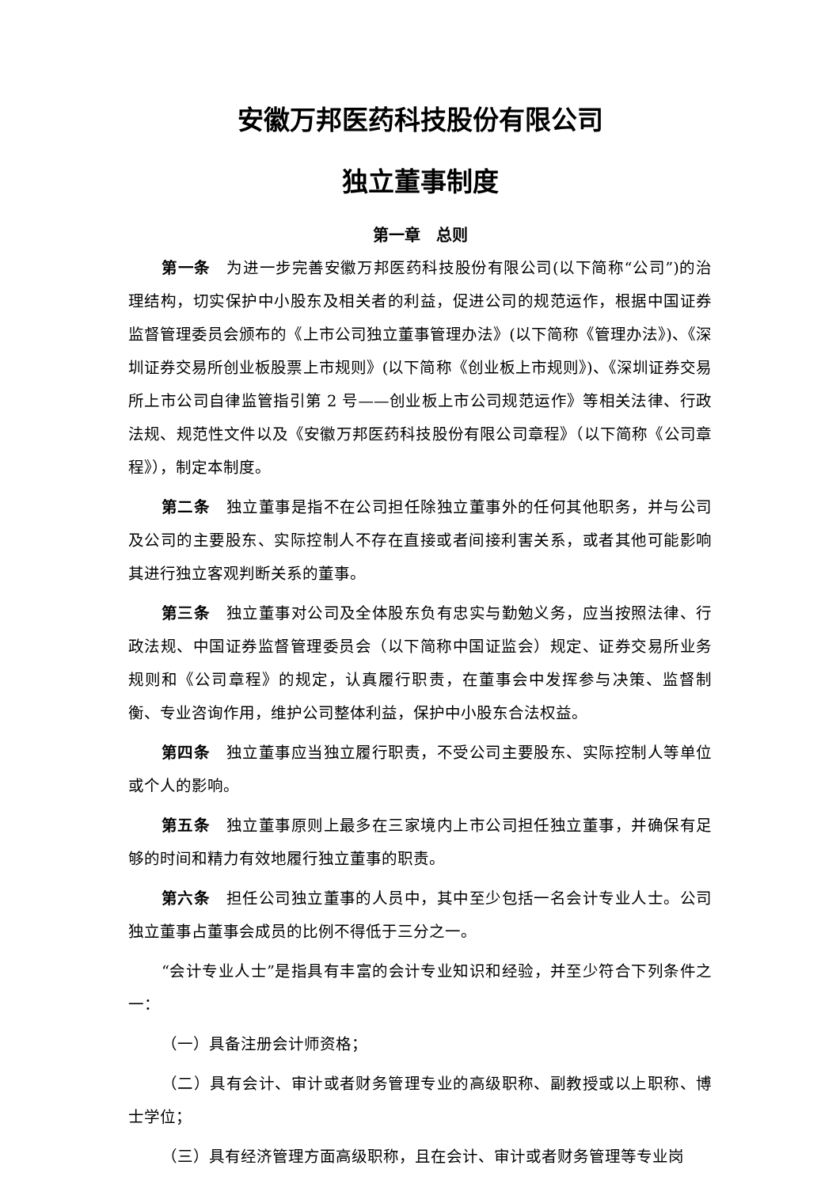安徽万邦医药科技股份有限公司
独立董事制度
第一章　总则
第一条　为进一步完善安徽万邦医药科技股份有限公司(以下简称“公司”)的治理结构，切实保护中小股东及相关者的利益，促进公司的规范运作，根据中国证券监督管理委员会颁布的《上市公司独立董事管理办法》(以下简称《管理办法》)、《深圳证券交易所创业板股票上市规则》(以下简称《创业板上市规则》)、《深圳证券交易所上市公司自律监管指引第 2 号——创业板上市公司规范运作》等相关法律、行政法规、规范性文件以及《安徽万邦医药科技股份有限公司章程》（以下简称《公司章程》），制定本制度。
第二条　独立董事是指不在公司担任除独立董事外的任何其他职务，并与公司及公司的主要股东、实际控制人不存在直接或者间接利害关系，或者其他可能影响其进行独立客观判断关系的董事。
第三条　独立董事对公司及全体股东负有忠实与勤勉义务，应当按照法律、行政法规、中国证券监督管理委员会（以下简称中国证监会）规定、证券交易所业务规则和《公司章程》的规定，认真履行职责，在董事会中发挥参与决策、监督制衡、专业咨询作用，维护公司整体利益，保护中小股东合法权益。
第四条　独立董事应当独立履行职责，不受公司主要股东、实际控制人等单位或个人的影响。
第五条　独立董事原则上最多在三家境内上市公司担任独立董事，并确保有足够的时间和精力有效地履行独立董事的职责。
第六条　担任公司独立董事的人员中，其中至少包括一名会计专业人士。公司独立董事占董事会成员的比例不得低于三分之一。
“会计专业人士”是指具有丰富的会计专业知识和经验，并至少符合下列条件之一：
（一）具备注册会计师资格；
（二）具有会计、审计或者财务管理专业的高级职称、副教授或以上职称、博士学位；
（三）具有经济管理方面高级职称，且在会计、审计或者财务管理等专业岗